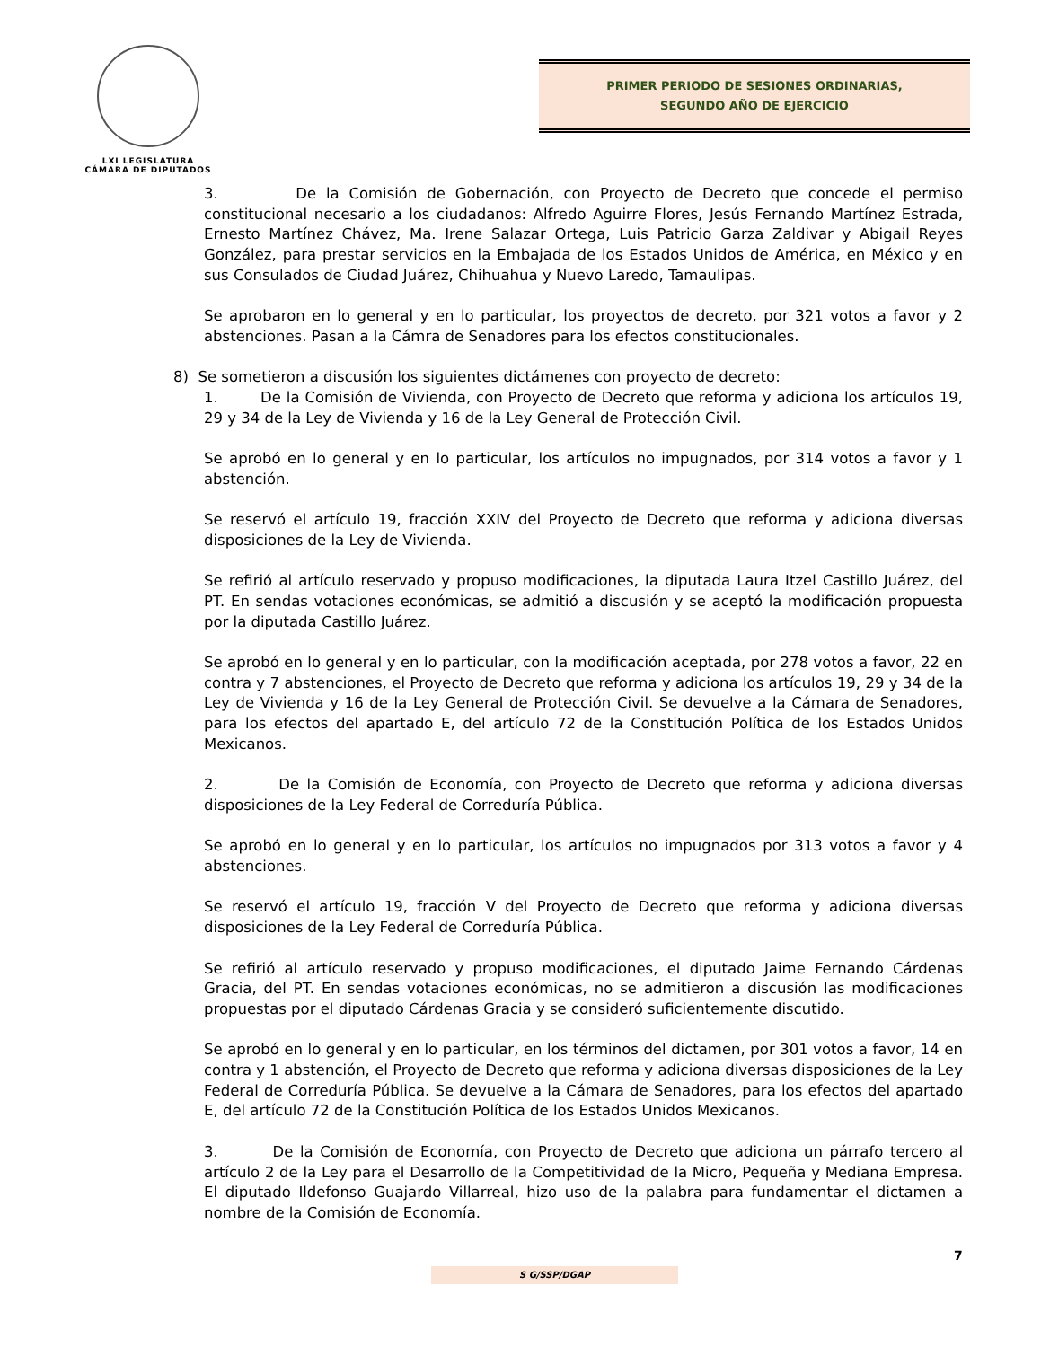LXI LEGISLATURA
CÁMARA DE DIPUTADOS
PRIMER PERIODO DE SESIONES ORDINARIAS,
SEGUNDO AÑO DE EJERCICIO
3. De la Comisión de Gobernación, con Proyecto de Decreto que concede el permiso constitucional necesario a los ciudadanos: Alfredo Aguirre Flores, Jesús Fernando Martínez Estrada, Ernesto Martínez Chávez, Ma. Irene Salazar Ortega, Luis Patricio Garza Zaldivar y Abigail Reyes González, para prestar servicios en la Embajada de los Estados Unidos de América, en México y en sus Consulados de Ciudad Juárez, Chihuahua y Nuevo Laredo, Tamaulipas.
Se aprobaron en lo general y en lo particular, los proyectos de decreto, por 321 votos a favor y 2 abstenciones. Pasan a la Cámra de Senadores para los efectos constitucionales.
8) Se sometieron a discusión los siguientes dictámenes con proyecto de decreto:
1. De la Comisión de Vivienda, con Proyecto de Decreto que reforma y adiciona los artículos 19, 29 y 34 de la Ley de Vivienda y 16 de la Ley General de Protección Civil.
Se aprobó en lo general y en lo particular, los artículos no impugnados, por 314 votos a favor y 1 abstención.
Se reservó el artículo 19, fracción XXIV del Proyecto de Decreto que reforma y adiciona diversas disposiciones de la Ley de Vivienda.
Se refirió al artículo reservado y propuso modificaciones, la diputada Laura Itzel Castillo Juárez, del PT. En sendas votaciones económicas, se admitió a discusión y se aceptó la modificación propuesta por la diputada Castillo Juárez.
Se aprobó en lo general y en lo particular, con la modificación aceptada, por 278 votos a favor, 22 en contra y 7 abstenciones, el Proyecto de Decreto que reforma y adiciona los artículos 19, 29 y 34 de la Ley de Vivienda y 16 de la Ley General de Protección Civil. Se devuelve a la Cámara de Senadores, para los efectos del apartado E, del artículo 72 de la Constitución Política de los Estados Unidos Mexicanos.
2. De la Comisión de Economía, con Proyecto de Decreto que reforma y adiciona diversas disposiciones de la Ley Federal de Correduría Pública.
Se aprobó en lo general y en lo particular, los artículos no impugnados por 313 votos a favor y 4 abstenciones.
Se reservó el artículo 19, fracción V del Proyecto de Decreto que reforma y adiciona diversas disposiciones de la Ley Federal de Correduría Pública.
Se refirió al artículo reservado y propuso modificaciones, el diputado Jaime Fernando Cárdenas Gracia, del PT. En sendas votaciones económicas, no se admitieron a discusión las modificaciones propuestas por el diputado Cárdenas Gracia y se consideró suficientemente discutido.
Se aprobó en lo general y en lo particular, en los términos del dictamen, por 301 votos a favor, 14 en contra y 1 abstención, el Proyecto de Decreto que reforma y adiciona diversas disposiciones de la Ley Federal de Correduría Pública. Se devuelve a la Cámara de Senadores, para los efectos del apartado E, del artículo 72 de la Constitución Política de los Estados Unidos Mexicanos.
3. De la Comisión de Economía, con Proyecto de Decreto que adiciona un párrafo tercero al artículo 2 de la Ley para el Desarrollo de la Competitividad de la Micro, Pequeña y Mediana Empresa. El diputado Ildefonso Guajardo Villarreal, hizo uso de la palabra para fundamentar el dictamen a nombre de la Comisión de Economía.
7
S G/SSP/DGAP